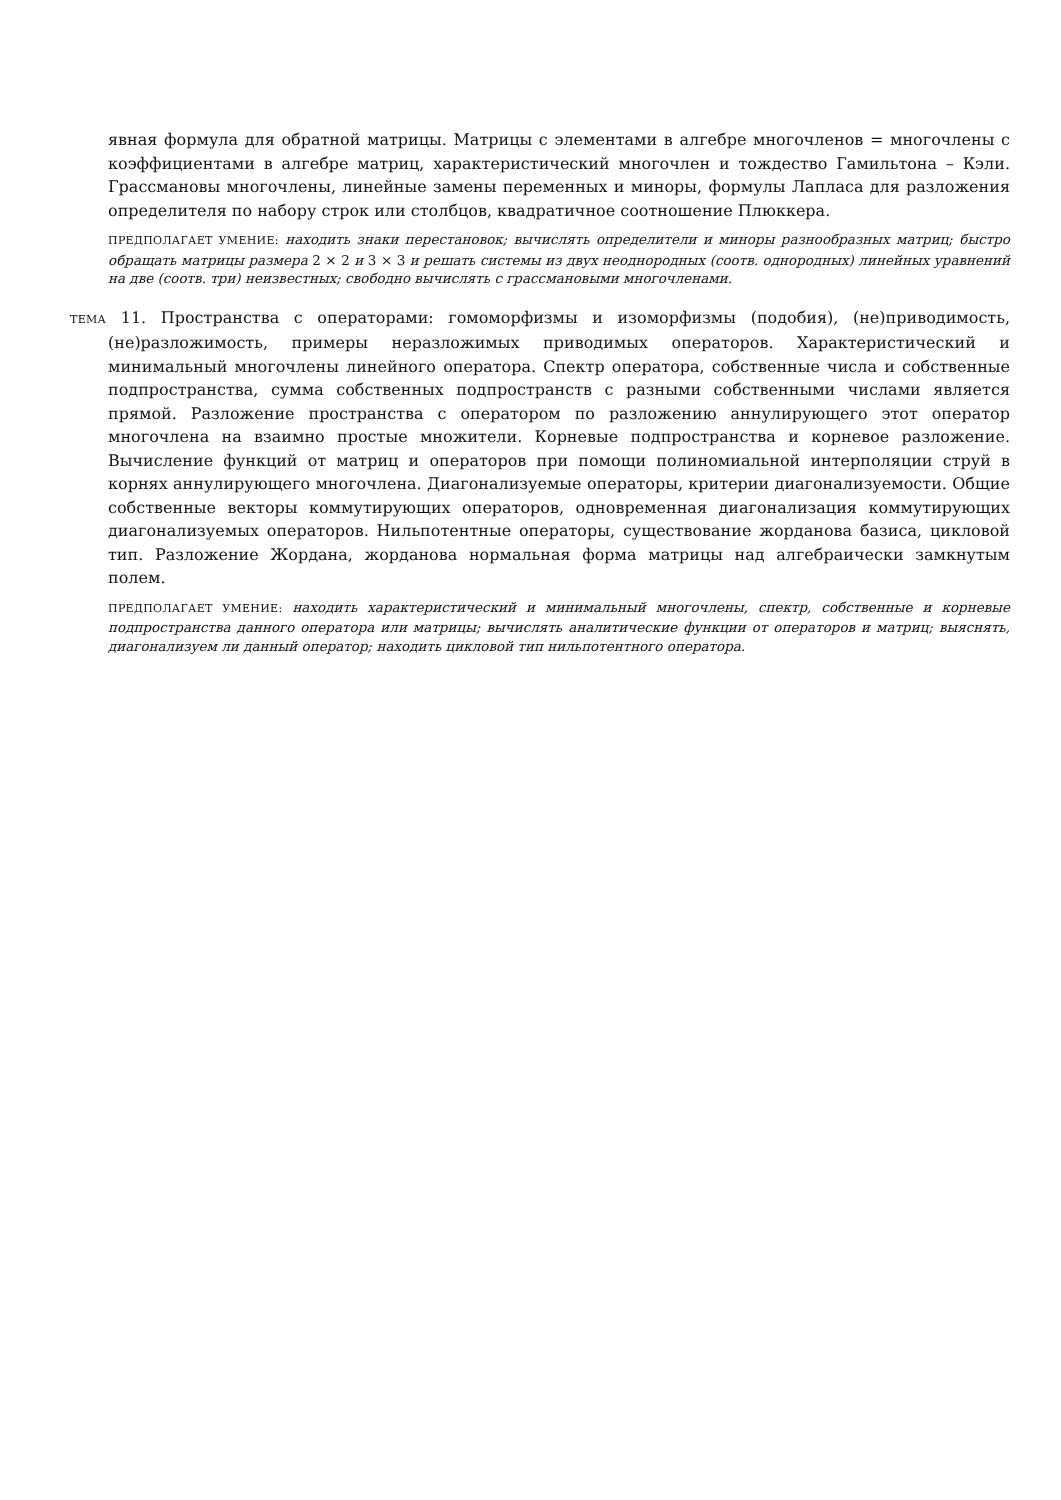явная формула для обратной матрицы. Матрицы с элементами в алгебре многочленов = многочлены с коэффициентами в алгебре матриц, характеристический многочлен и тождество Гамильтона – Кэли. Грассмановы многочлены, линейные замены переменных и миноры, формулы Лапласа для разложения определителя по набору строк или столбцов, квадратичное соотношение Плюккера.
ПРЕДПОЛАГАЕТ УМЕНИЕ: находить знаки перестановок; вычислять определители и миноры разнообразных матриц; быстро обращать матрицы размера 2 × 2 и 3 × 3 и решать системы из двух неоднородных (соотв. однородных) линейных уравнений на две (соотв. три) неизвестных; свободно вычислять с грассмановыми многочленами.
ТЕМА 11. Пространства с операторами: гомоморфизмы и изоморфизмы (подобия), (не)приводимость, (не)разложимость, примеры неразложимых приводимых операторов. Характеристический и минимальный многочлены линейного оператора. Спектр оператора, собственные числа и собственные подпространства, сумма собственных подпространств с разными собственными числами является прямой. Разложение пространства с оператором по разложению аннулирующего этот оператор многочлена на взаимно простые множители. Корневые подпространства и корневое разложение. Вычисление функций от матриц и операторов при помощи полиномиальной интерполяции струй в корнях аннулирующего многочлена. Диагонализуемые операторы, критерии диагонализуемости. Общие собственные векторы коммутирующих операторов, одновременная диагонализация коммутирующих диагонализуемых операторов. Нильпотентные операторы, существование жорданова базиса, цикловой тип. Разложение Жордана, жорданова нормальная форма матрицы над алгебраически замкнутым полем.
ПРЕДПОЛАГАЕТ УМЕНИЕ: находить характеристический и минимальный многочлены, спектр, собственные и корневые подпространства данного оператора или матрицы; вычислять аналитические функции от операторов и матриц; выяснять, диагонализуем ли данный оператор; находить цикловой тип нильпотентного оператора.